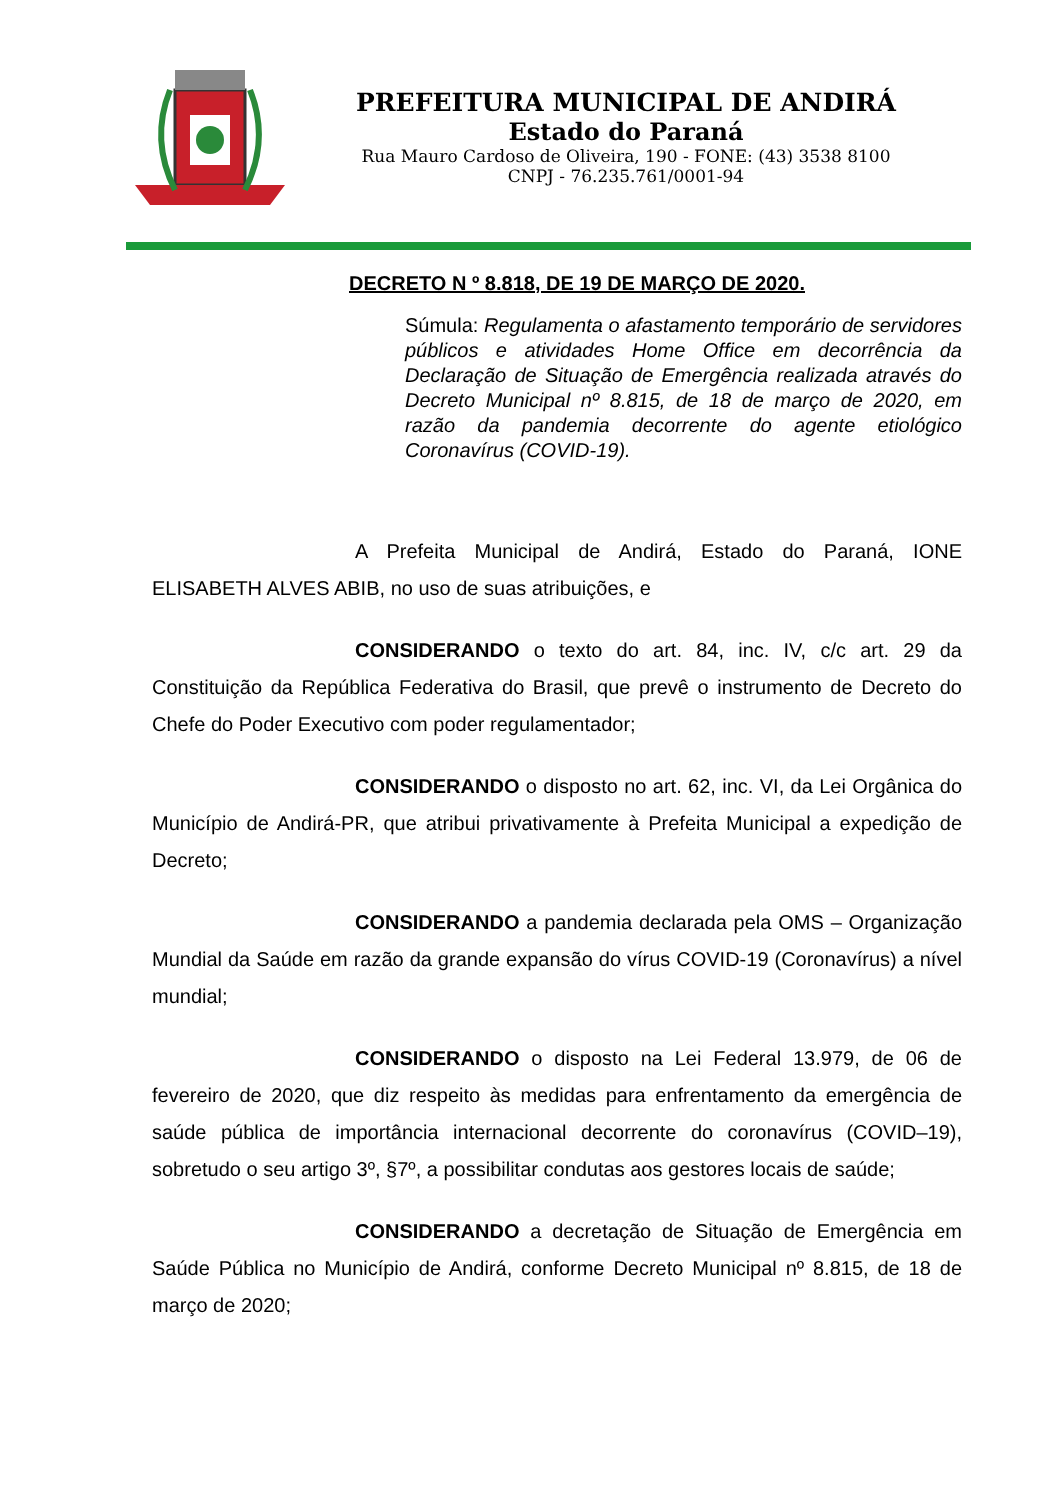PREFEITURA MUNICIPAL DE ANDIRÁ
Estado do Paraná
Rua Mauro Cardoso de Oliveira, 190 - FONE: (43) 3538 8100
CNPJ - 76.235.761/0001-94
DECRETO N º 8.818, DE 19 DE MARÇO DE 2020.
Súmula: Regulamenta o afastamento temporário de servidores públicos e atividades Home Office em decorrência da Declaração de Situação de Emergência realizada através do Decreto Municipal nº 8.815, de 18 de março de 2020, em razão da pandemia decorrente do agente etiológico Coronavírus (COVID-19).
A Prefeita Municipal de Andirá, Estado do Paraná, IONE ELISABETH ALVES ABIB, no uso de suas atribuições, e
CONSIDERANDO o texto do art. 84, inc. IV, c/c art. 29 da Constituição da República Federativa do Brasil, que prevê o instrumento de Decreto do Chefe do Poder Executivo com poder regulamentador;
CONSIDERANDO o disposto no art. 62, inc. VI, da Lei Orgânica do Município de Andirá-PR, que atribui privativamente à Prefeita Municipal a expedição de Decreto;
CONSIDERANDO a pandemia declarada pela OMS – Organização Mundial da Saúde em razão da grande expansão do vírus COVID-19 (Coronavírus) a nível mundial;
CONSIDERANDO o disposto na Lei Federal 13.979, de 06 de fevereiro de 2020, que diz respeito às medidas para enfrentamento da emergência de saúde pública de importância internacional decorrente do coronavírus (COVID–19), sobretudo o seu artigo 3º, §7º, a possibilitar condutas aos gestores locais de saúde;
CONSIDERANDO a decretação de Situação de Emergência em Saúde Pública no Município de Andirá, conforme Decreto Municipal nº 8.815, de 18 de março de 2020;